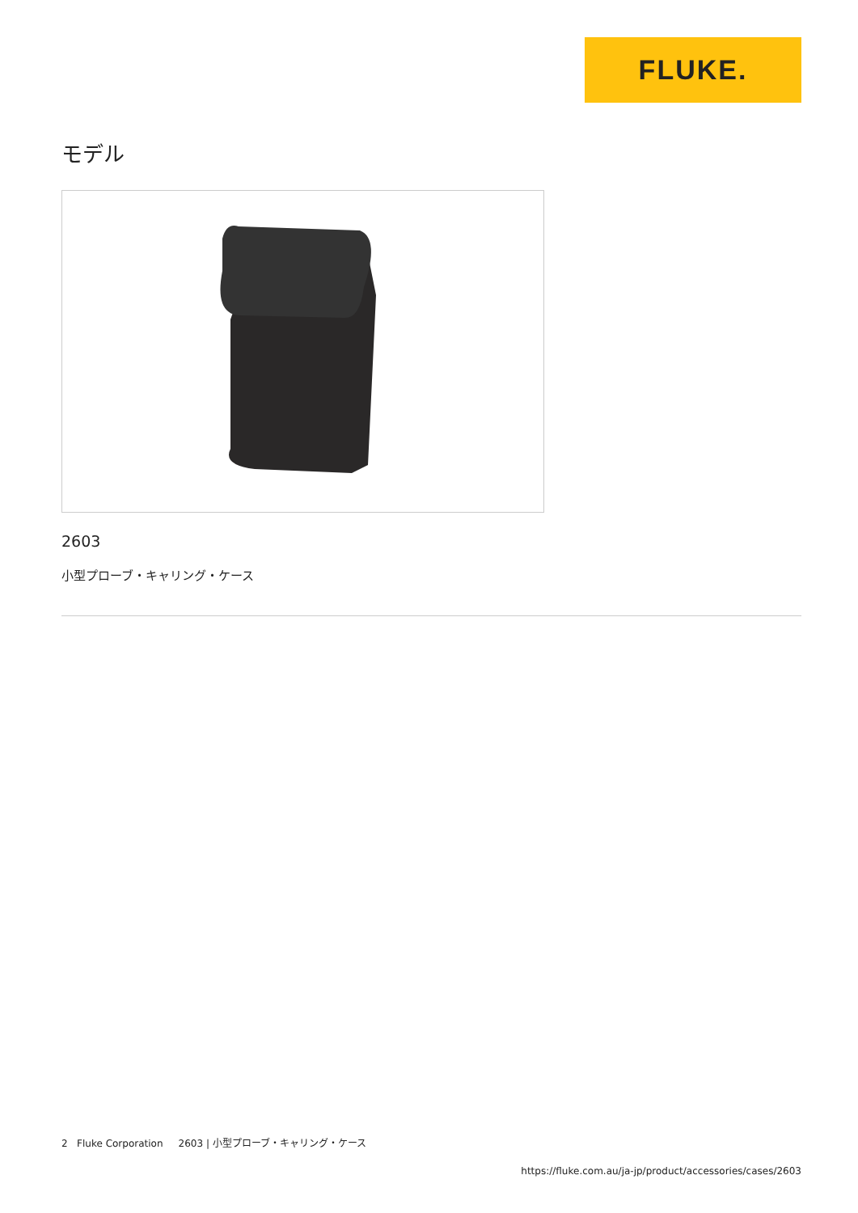FLUKE.
モデル
2603
小型プローブ・キャリング・ケース
2 Fluke Corporation 2603 | 小型プローブ・キャリング・ケース
https://fluke.com.au/ja-jp/product/accessories/cases/2603